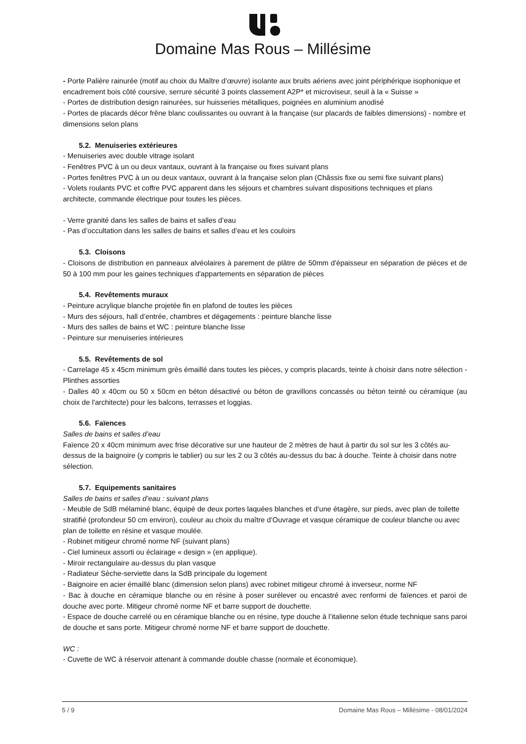Domaine Mas Rous – Millésime
- Porte Palière rainurée (motif au choix du Maître d’œuvre) isolante aux bruits aériens avec joint périphérique isophonique et encadrement bois côté coursive, serrure sécurité 3 points classement A2P* et microviseur, seuil à la « Suisse »
- Portes de distribution design rainurées, sur huisseries métalliques, poignées en aluminium anodisé
- Portes de placards décor frêne blanc coulissantes ou ouvrant à la française (sur placards de faibles dimensions) - nombre et dimensions selon plans
5.2. Menuiseries extérieures
- Menuiseries avec double vitrage isolant
- Fenêtres PVC à un ou deux vantaux, ouvrant à la française ou fixes suivant plans
- Portes fenêtres PVC à un ou deux vantaux, ouvrant à la française selon plan (Châssis fixe ou semi fixe suivant plans)
- Volets roulants PVC et coffre PVC apparent dans les séjours et chambres suivant dispositions techniques et plans architecte, commande électrique pour toutes les pièces.
- Verre granité dans les salles de bains et salles d’eau
- Pas d’occultation dans les salles de bains et salles d’eau et les couloirs
5.3. Cloisons
- Cloisons de distribution en panneaux alvéolaires à parement de plâtre de 50mm d'épaisseur en séparation de pièces et de 50 à 100 mm pour les gaines techniques d'appartements en séparation de pièces
5.4. Revêtements muraux
- Peinture acrylique blanche projetée fin en plafond de toutes les pièces
- Murs des séjours, hall d’entrée, chambres et dégagements : peinture blanche lisse
- Murs des salles de bains et WC : peinture blanche lisse
- Peinture sur menuiseries intérieures
5.5. Revêtements de sol
- Carrelage 45 x 45cm minimum grès émaillé dans toutes les pièces, y compris placards, teinte à choisir dans notre sélection - Plinthes assorties
- Dalles 40 x 40cm ou 50 x 50cm en béton désactivé ou béton de gravillons concassés ou béton teinté ou céramique (au choix de l'architecte) pour les balcons, terrasses et loggias.
5.6. Faïences
Salles de bains et salles d’eau
Faïence 20 x 40cm minimum avec frise décorative sur une hauteur de 2 mètres de haut à partir du sol sur les 3 côtés au-dessus de la baignoire (y compris le tablier) ou sur les 2 ou 3 côtés au-dessus du bac à douche. Teinte à choisir dans notre sélection.
5.7. Equipements sanitaires
Salles de bains et salles d’eau : suivant plans
- Meuble de SdB mélaminé blanc, équipé de deux portes laquées blanches et d’une étagère, sur pieds, avec plan de toilette stratifié (profondeur 50 cm environ), couleur au choix du maître d’Ouvrage et vasque céramique de couleur blanche ou avec plan de toilette en résine et vasque moulée.
- Robinet mitigeur chromé norme NF (suivant plans)
- Ciel lumineux assorti ou éclairage « design » (en applique).
- Miroir rectangulaire au-dessus du plan vasque
- Radiateur Sèche-serviette dans la SdB principale du logement
- Baignoire en acier émaillé blanc (dimension selon plans) avec robinet mitigeur chromé à inverseur, norme NF
- Bac à douche en céramique blanche ou en résine à poser surélever ou encastré avec renformi de faïences et paroi de douche avec porte. Mitigeur chromé norme NF et barre support de douchette.
- Espace de douche carrelé ou en céramique blanche ou en résine, type douche à l’italienne selon étude technique sans paroi de douche et sans porte. Mitigeur chromé norme NF et barre support de douchette.
WC :
- Cuvette de WC à réservoir attenant à commande double chasse (normale et économique).
5 / 9 Domaine Mas Rous – Millésime - 08/01/2024